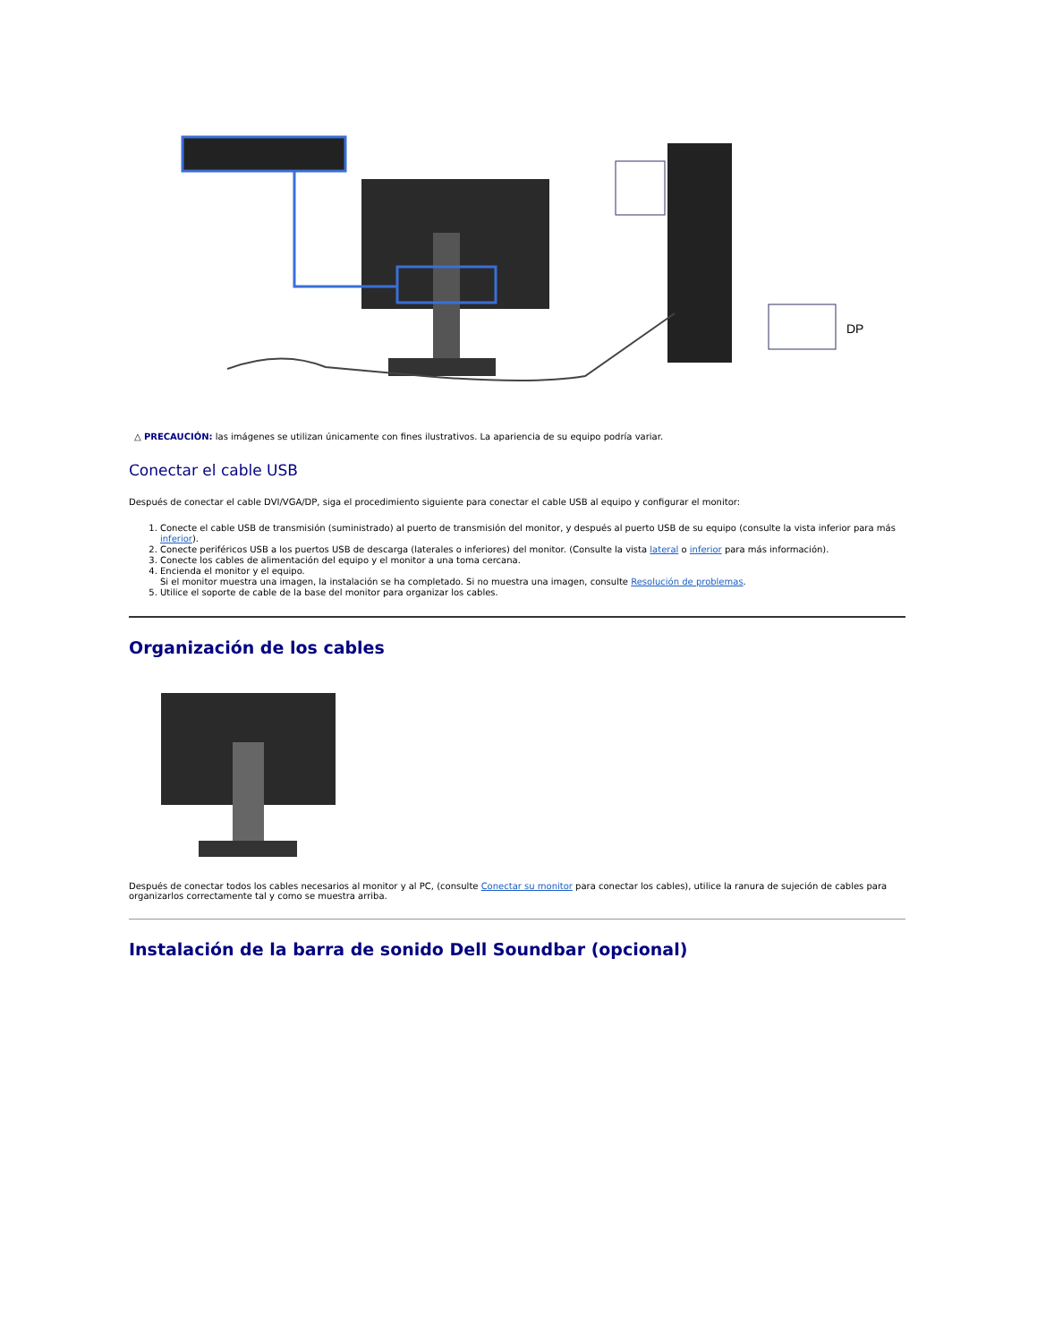DP
△ PRECAUCIÓN: las imágenes se utilizan únicamente con fines ilustrativos. La apariencia de su equipo podría variar.
Conectar el cable USB
Después de conectar el cable DVI/VGA/DP, siga el procedimiento siguiente para conectar el cable USB al equipo y configurar el monitor:
1. Conecte el cable USB de transmisión (suministrado) al puerto de transmisión del monitor, y después al puerto USB de su equipo (consulte la vista inferior para más inferior).
2. Conecte periféricos USB a los puertos USB de descarga (laterales o inferiores) del monitor. (Consulte la vista lateral o inferior para más información).
3. Conecte los cables de alimentación del equipo y el monitor a una toma cercana.
4. Encienda el monitor y el equipo.
Si el monitor muestra una imagen, la instalación se ha completado. Si no muestra una imagen, consulte Resolución de problemas.
5. Utilice el soporte de cable de la base del monitor para organizar los cables.
Organización de los cables
Después de conectar todos los cables necesarios al monitor y al PC, (consulte Conectar su monitor para conectar los cables), utilice la ranura de sujeción de cables para organizarlos correctamente tal y como se muestra arriba.
Instalación de la barra de sonido Dell Soundbar (opcional)